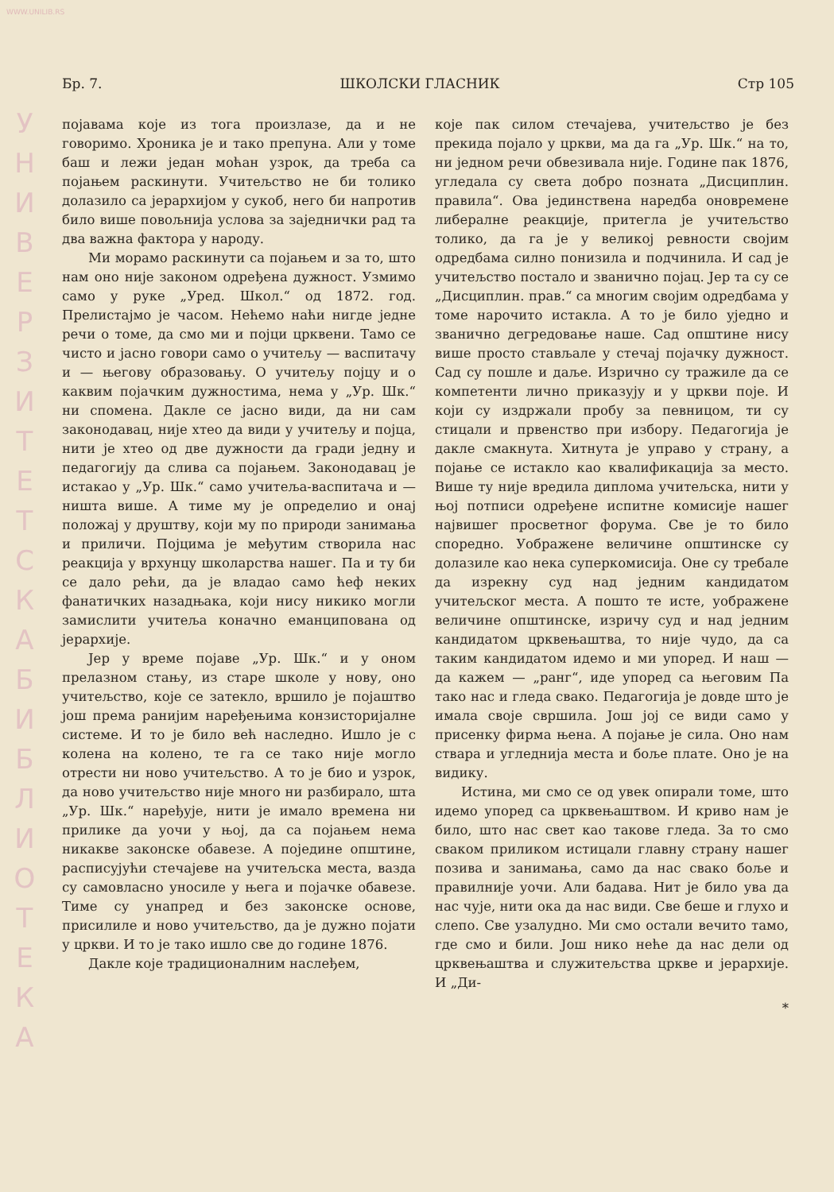WWW.UNILIB.RS
У Н И В Е Р З И Т Е Т С К А Б И Б Л И О Т Е К А
Бр. 7. ШКОЛСКИ ГЛАСНИК Стр 105
појавама које из тога произлазе, да и не говоримо. Хроника је и тако препуна. Али у томе баш и лежи један моћан узрок, да треба са појањем раскинути. Учитељство не би толико долазило са јерархијом у сукоб, него би напротив било више повољнија услова за заједнички рад та два важна фактора у народу.
Ми морамо раскинути са појањем и за то, што нам оно није законом одређена дужност. Узмимо само у руке „Уред. Школ.“ од 1872. год. Прелистајмо је часом. Нећемо наћи нигде једне речи о томе, да смо ми и појци црквени. Тамо се чисто и јасно говори само о учитељу — васпитачу и — његову образовању. О учитељу појцу и о каквим појачким дужностима, нема у „Ур. Шк.“ ни спомена. Дакле се јасно види, да ни сам законодавац, није хтео да види у учитељу и појца, нити је хтео од две дужности да гради једну и педагогију да слива са појањем. Законодавац је истакао у „Ур. Шк.“ само учитеља-васпитача и — ништа више. А тиме му је определио и онај положај у друштву, који му по природи занимања и приличи. Појцима је међутим створила нас реакција у врхунцу школарства нашег. Па и ту би се дало рећи, да је владао само ћеф неких фанатичких назадњака, који нису никико могли замислити учитеља коначно еманципована од јерархије.
Јер у време појаве „Ур. Шк.“ и у оном прелазном стању, из старе школе у нову, оно учитељство, које се затекло, вршило је појаштво још према ранијим наређењима конзисторијалне системе. И то је било већ наследно. Ишло је с колена на колено, те га се тако није могло отрести ни ново учитељство. А то је био и узрок, да ново учитељство није много ни разбирало, шта „Ур. Шк.“ наређује, нити је имало времена ни прилике да уочи у њој, да са појањем нема никакве законске обавезе. А поједине општине, расписујући стечајеве на учитељска места, вазда су самовласно уносиле у њега и појачке обавезе. Тиме су унапред и без законске основе, присилиле и ново учитељство, да је дужно појати у цркви. И то је тако ишло све до године 1876.
Дакле које традиционалним наслеђем,
које пак силом стечајева, учитељство је без прекида појало у цркви, ма да га „Ур. Шк.“ на то, ни једном речи обвезивала није. Године пак 1876, угледала су света добро позната „Дисциплин. правила“. Ова јединствена наредба оновремене либералне реакције, притегла је учитељство толико, да га је у великој ревности својим одредбама силно понизила и подчинила. И сад је учитељство постало и званично појац. Јер та су се „Дисциплин. прав.“ са многим својим одредбама у томе нарочито истакла. А то је било уједно и званично дегредовање наше. Сад општине нису више просто стављале у стечај појачку дужност. Сад су пошле и даље. Изрично су тражиле да се компетенти лично приказују и у цркви поје. И који су издржали пробу за певницом, ти су стицали и првенство при избору. Педагогија је дакле смакнута. Хитнута је управо у страну, а појање се истакло као квалификација за место. Више ту није вредила диплома учитељска, нити у њој потписи одређене испитне комисије нашег највишег просветног форума. Све је то било споредно. Уображене величине општинске су долазиле као нека суперкомисија. Оне су требале да изрекну суд над једним кандидатом учитељског места. А пошто те исте, уображене величине општинске, изричу суд и над једним кандидатом црквењаштва, то није чудо, да са таким кандидатом идемо и ми упоред. И наш — да кажем — „ранг“, иде упоред са његовим Па тако нас и гледа свако. Педагогија је довде што је имала своје свршила. Још јој се види само у присенку фирма њена. А појање је сила. Оно нам ствара и угледнија места и боље плате. Оно је на видику.
Истина, ми смо се од увек опирали томе, што идемо упоред са црквењаштвом. И криво нам је било, што нас свет као такове гледа. За то смо сваком приликом истицали главну страну нашег позива и занимања, само да нас свако боље и правилније уочи. Али бадава. Нит је било ува да нас чује, нити ока да нас види. Све беше и глухо и слепо. Све узалудно. Ми смо остали вечито тамо, где смо и били. Још нико неће да нас дели од црквењаштва и служитељства цркве и јерархије. И „Ди-
*